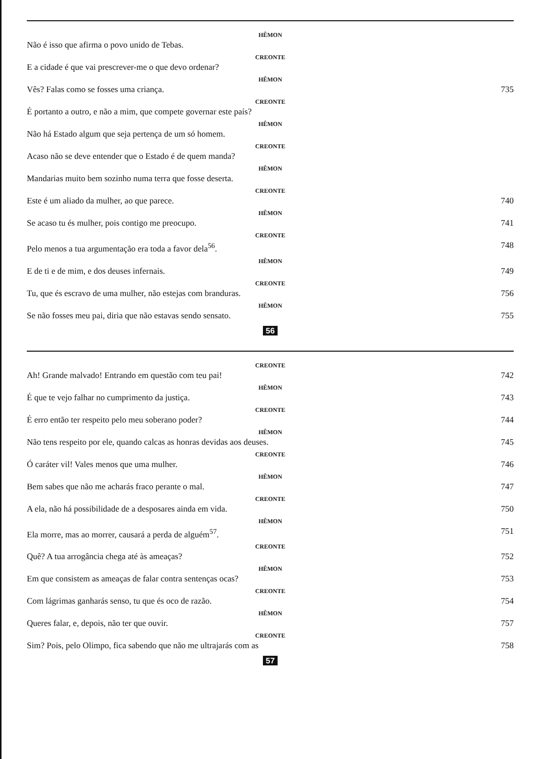HÊMON
Não é isso que afirma o povo unido de Tebas.
CREONTE
E a cidade é que vai prescrever-me o que devo ordenar?
HÊMON
Vês? Falas como se fosses uma criança. 735
CREONTE
É portanto a outro, e não a mim, que compete governar este país?
HÊMON
Não há Estado algum que seja pertença de um só homem.
CREONTE
Acaso não se deve entender que o Estado é de quem manda?
HÊMON
Mandarias muito bem sozinho numa terra que fosse deserta.
CREONTE
Este é um aliado da mulher, ao que parece. 740
HÊMON
Se acaso tu és mulher, pois contigo me preocupo. 741
CREONTE
Pelo menos a tua argumentação era toda a favor dela<sup>56</sup>. 748
HÊMON
E de ti e de mim, e dos deuses infernais. 749
CREONTE
Tu, que és escravo de uma mulher, não estejas com branduras. 756
HÊMON
Se não fosses meu pai, diria que não estavas sendo sensato. 755
56
CREONTE
Ah! Grande malvado! Entrando em questão com teu pai! 742
HÊMON
É que te vejo falhar no cumprimento da justiça. 743
CREONTE
É erro então ter respeito pelo meu soberano poder? 744
HÊMON
Não tens respeito por ele, quando calcas as honras devidas aos deuses. 745
CREONTE
Ó caráter vil! Vales menos que uma mulher. 746
HÊMON
Bem sabes que não me acharás fraco perante o mal. 747
CREONTE
A ela, não há possibilidade de a desposares ainda em vida. 750
HÊMON
Ela morre, mas ao morrer, causará a perda de alguém<sup>57</sup>. 751
CREONTE
Quê? A tua arrogância chega até às ameaças? 752
HÊMON
Em que consistem as ameaças de falar contra sentenças ocas? 753
CREONTE
Com lágrimas ganharás senso, tu que és oco de razão. 754
HÊMON
Queres falar, e, depois, não ter que ouvir. 757
CREONTE
Sim? Pois, pelo Olimpo, fica sabendo que não me ultrajarás com as 758
57